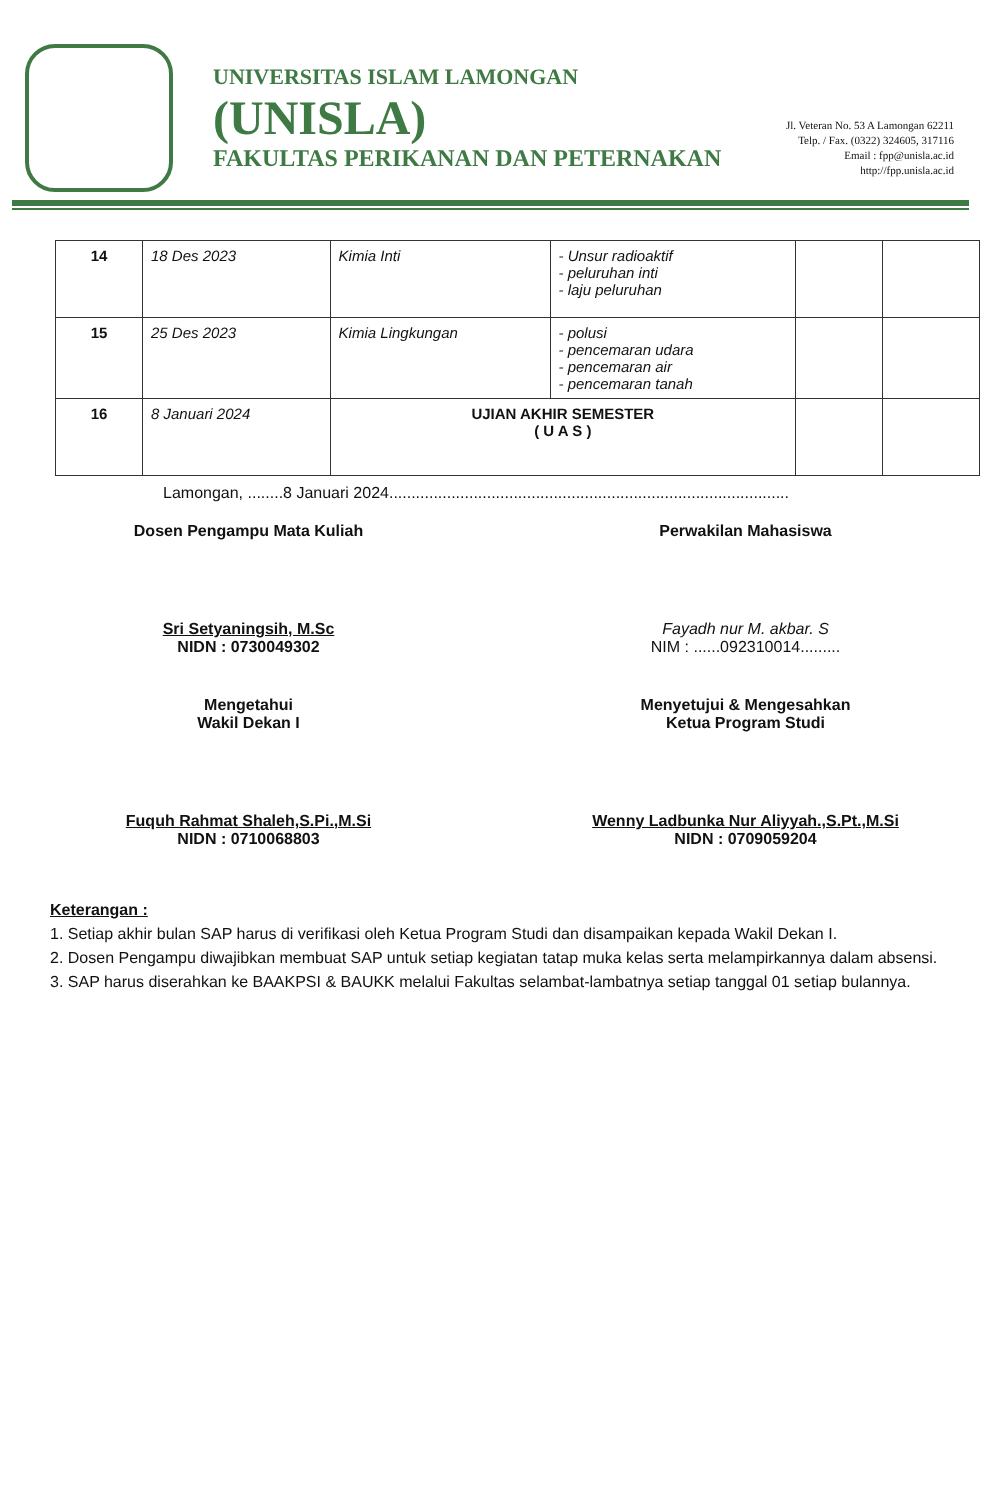UNIVERSITAS ISLAM LAMONGAN
(UNISLA)
FAKULTAS PERIKANAN DAN PETERNAKAN
Jl. Veteran No. 53 A Lamongan 62211
Telp. / Fax. (0322) 324605, 317116
Email : fpp@unisla.ac.id
http://fpp.unisla.ac.id
| 14 | 18 Des 2023 | Kimia Inti | - Unsur radioaktif - peluruhan inti - laju peluruhan | | |
| 15 | 25 Des 2023 | Kimia Lingkungan | - polusi - pencemaran udara - pencemaran air - pencemaran tanah | | |
| 16 | 8 Januari 2024 | UJIAN AKHIR SEMESTER ( U A S ) | | | |
Lamongan, ........8 Januari 2024..........................................................................................
Dosen Pengampu Mata Kuliah
Sri Setyaningsih, M.Sc
NIDN : 0730049302
Perwakilan Mahasiswa
Fayadh nur M. akbar. S
NIM : ......092310014.........
Mengetahui
Wakil Dekan I
Fuquh Rahmat Shaleh,S.Pi.,M.Si
NIDN : 0710068803
Menyetujui & Mengesahkan
Ketua Program Studi
Wenny Ladbunka Nur Aliyyah.,S.Pt.,M.Si
NIDN : 0709059204
Keterangan :
1. Setiap akhir bulan SAP harus di verifikasi oleh Ketua Program Studi dan disampaikan kepada Wakil Dekan I.
2. Dosen Pengampu diwajibkan membuat SAP untuk setiap kegiatan tatap muka kelas serta melampirkannya dalam absensi.
3. SAP harus diserahkan ke BAAKPSI & BAUKK melalui Fakultas selambat-lambatnya setiap tanggal 01 setiap bulannya.